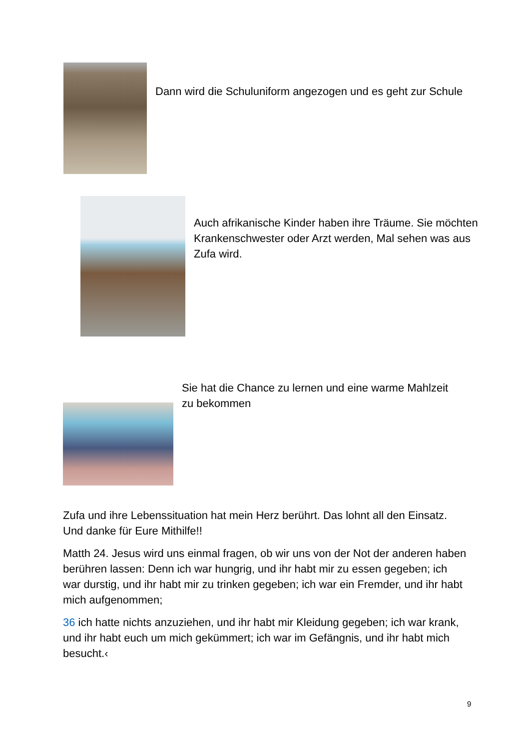Dann wird die Schuluniform angezogen und es geht zur Schule
Auch afrikanische Kinder haben ihre Träume. Sie möchten Krankenschwester oder Arzt werden, Mal sehen was aus Zufa wird.
Sie hat die Chance zu lernen und eine warme Mahlzeit zu bekommen
Zufa und ihre Lebenssituation hat mein Herz berührt. Das lohnt all den Einsatz. Und danke für Eure Mithilfe!!
Matth 24. Jesus wird uns einmal fragen, ob wir uns von der Not der anderen haben berühren lassen: Denn ich war hungrig, und ihr habt mir zu essen gegeben; ich war durstig, und ihr habt mir zu trinken gegeben; ich war ein Fremder, und ihr habt mich aufgenommen;
36 ich hatte nichts anzuziehen, und ihr habt mir Kleidung gegeben; ich war krank, und ihr habt euch um mich gekümmert; ich war im Gefängnis, und ihr habt mich besucht.‹
9